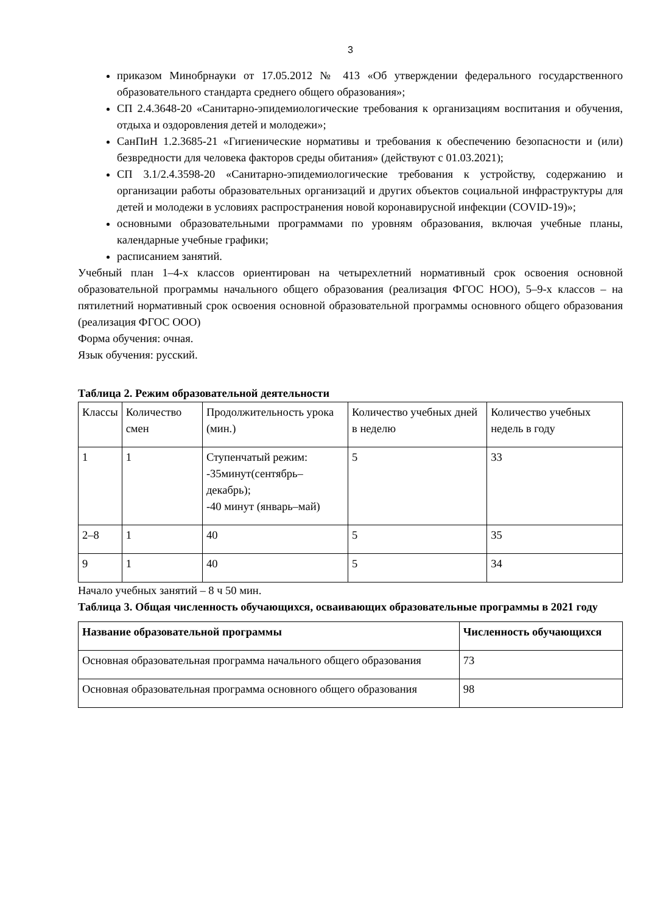3
приказом Минобрнауки от 17.05.2012 № 413 «Об утверждении федерального государственного образовательного стандарта среднего общего образования»;
СП 2.4.3648-20 «Санитарно-эпидемиологические требования к организациям воспитания и обучения, отдыха и оздоровления детей и молодежи»;
СанПиН 1.2.3685-21 «Гигиенические нормативы и требования к обеспечению безопасности и (или) безвредности для человека факторов среды обитания» (действуют с 01.03.2021);
СП 3.1/2.4.3598-20 «Санитарно-эпидемиологические требования к устройству, содержанию и организации работы образовательных организаций и других объектов социальной инфраструктуры для детей и молодежи в условиях распространения новой коронавирусной инфекции (COVID-19)»;
основными образовательными программами по уровням образования, включая учебные планы, календарные учебные графики;
расписанием занятий.
Учебный план 1–4-х классов ориентирован на четырехлетний нормативный срок освоения основной образовательной программы начального общего образования (реализация ФГОС НОО), 5–9-х классов – на пятилетний нормативный срок освоения основной образовательной программы основного общего образования (реализация ФГОС ООО)
Форма обучения: очная.
Язык обучения: русский.
Таблица 2. Режим образовательной деятельности
| Классы | Количество смен | Продолжительность урока (мин.) | Количество учебных дней в неделю | Количество учебных недель в году |
| --- | --- | --- | --- | --- |
| 1 | 1 | Ступенчатый режим: -35минут(сентябрь–декабрь); -40 минут (январь–май) | 5 | 33 |
| 2–8 | 1 | 40 | 5 | 35 |
| 9 | 1 | 40 | 5 | 34 |
Начало учебных занятий – 8 ч 50 мин.
Таблица 3. Общая численность обучающихся, осваивающих образовательные программы в 2021 году
| Название образовательной программы | Численность обучающихся |
| --- | --- |
| Основная образовательная программа начального общего образования | 73 |
| Основная образовательная программа основного общего образования | 98 |